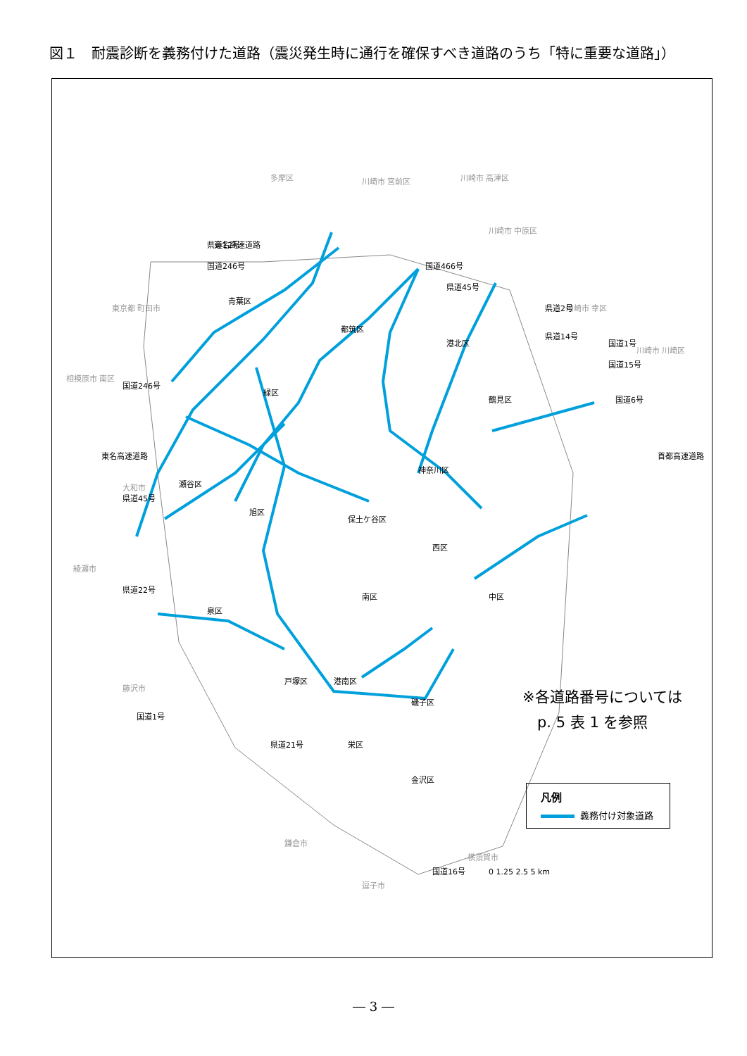図１　耐震診断を義務付けた道路（震災発生時に通行を確保すべき道路のうち「特に重要な道路」）
多摩区
川崎市 宮前区
川崎市 高津区
川崎市 中原区
川崎市 幸区
東京都 町田市
相模原市 南区
大和市
綾瀬市
藤沢市
鎌倉市
逗子市
横須賀市
川崎市 川崎区
東名高速道路
国道246号
県道12号
国道466号
県道45号
県道2号
県道14号
国道1号
国道15号
国道6号
首都高速道路
国道246号
東名高速道路
県道45号
県道22号
国道1号
県道21号
国道16号
青葉区
都筑区
港北区
緑区
鶴見区
神奈川区
瀬谷区
旭区
保土ケ谷区
西区
南区
中区
泉区
戸塚区
港南区
磯子区
栄区
金沢区
0 1.25 2.5 5 km
※各道路番号については
　p. 5 表 1 を参照
凡例
義務付け対象道路
― 3 ―